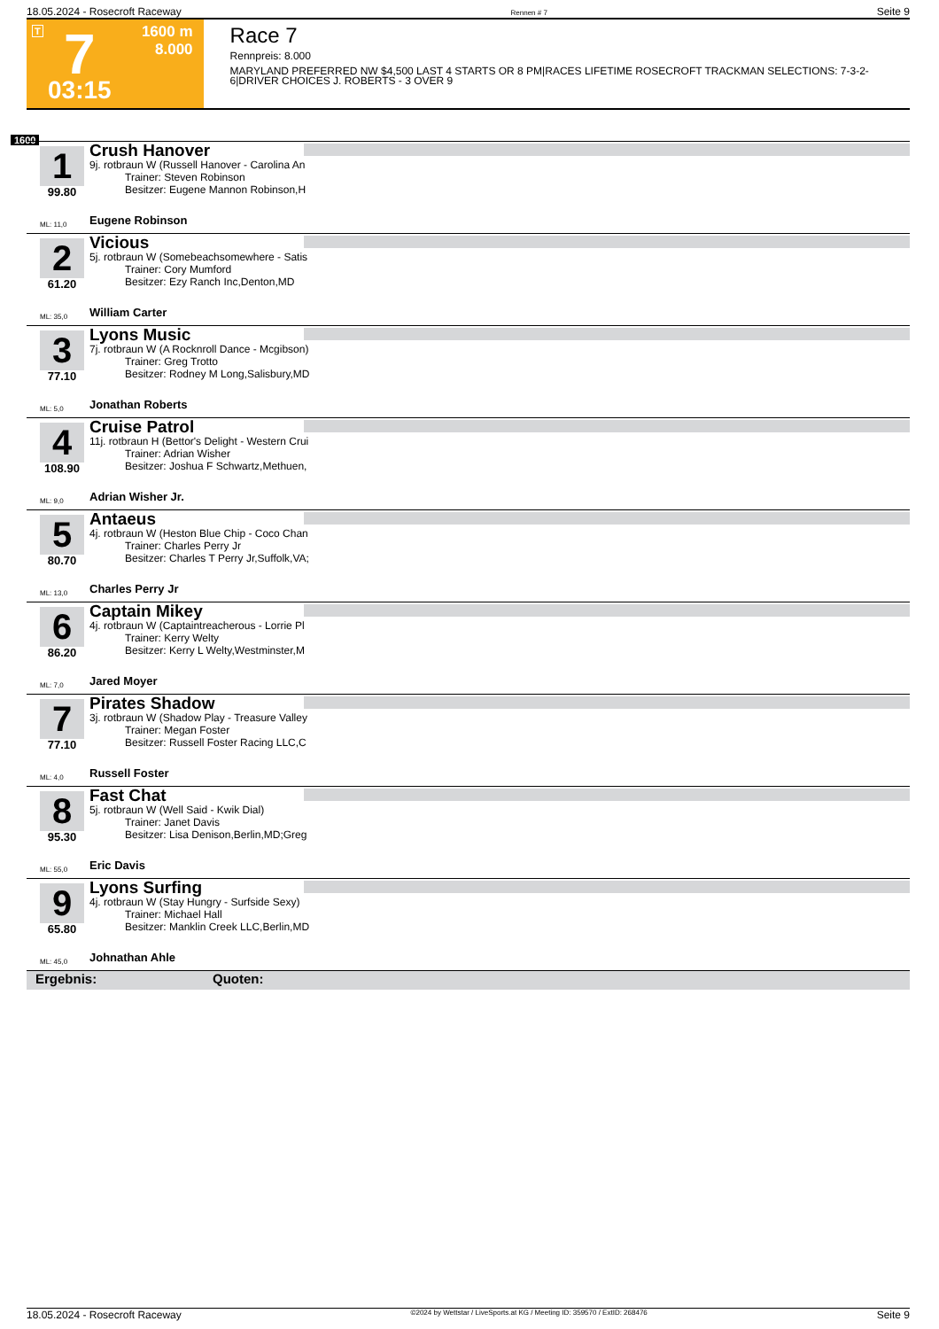18.05.2024 - Rosecroft Raceway Rennen # 7 Seite 9
T 7 1600 m
8.000
03:15
Race 7
Rennpreis: 8.000
MARYLAND PREFERRED NW $4,500 LAST 4 STARTS OR 8 PM|RACES LIFETIME ROSECROFT TRACKMAN SELECTIONS: 7-3-2-6|DRIVER CHOICES J. ROBERTS - 3 OVER 9
1600
1
99.80
ML: 11,0
Crush Hanover
9j. rotbraun W (Russell Hanover - Carolina An
Trainer: Steven Robinson
Besitzer: Eugene Mannon Robinson,H
Eugene Robinson
2
61.20
ML: 35,0
Vicious
5j. rotbraun W (Somebeachsomewhere - Satis
Trainer: Cory Mumford
Besitzer: Ezy Ranch Inc,Denton,MD
William Carter
3
77.10
ML: 5,0
Lyons Music
7j. rotbraun W (A Rocknroll Dance - Mcgibson)
Trainer: Greg Trotto
Besitzer: Rodney M Long,Salisbury,MD
Jonathan Roberts
4
108.90
ML: 9,0
Cruise Patrol
11j. rotbraun H (Bettor's Delight - Western Crui
Trainer: Adrian Wisher
Besitzer: Joshua F Schwartz,Methuen,
Adrian Wisher Jr.
5
80.70
ML: 13,0
Antaeus
4j. rotbraun W (Heston Blue Chip - Coco Chan
Trainer: Charles Perry Jr
Besitzer: Charles T Perry Jr,Suffolk,VA;
Charles Perry Jr
6
86.20
ML: 7,0
Captain Mikey
4j. rotbraun W (Captaintreacherous - Lorrie Pl
Trainer: Kerry Welty
Besitzer: Kerry L Welty,Westminster,M
Jared Moyer
7
77.10
ML: 4,0
Pirates Shadow
3j. rotbraun W (Shadow Play - Treasure Valley
Trainer: Megan Foster
Besitzer: Russell Foster Racing LLC,C
Russell Foster
8
95.30
ML: 55,0
Fast Chat
5j. rotbraun W (Well Said - Kwik Dial)
Trainer: Janet Davis
Besitzer: Lisa Denison,Berlin,MD;Greg
Eric Davis
9
65.80
ML: 45,0
Lyons Surfing
4j. rotbraun W (Stay Hungry - Surfside Sexy)
Trainer: Michael Hall
Besitzer: Manklin Creek LLC,Berlin,MD
Johnathan Ahle
Ergebnis: Quoten:
18.05.2024 - Rosecroft Raceway ©2024 by Wettstar / LiveSports.at KG / Meeting ID: 359570 / ExtID: 268476 Seite 9